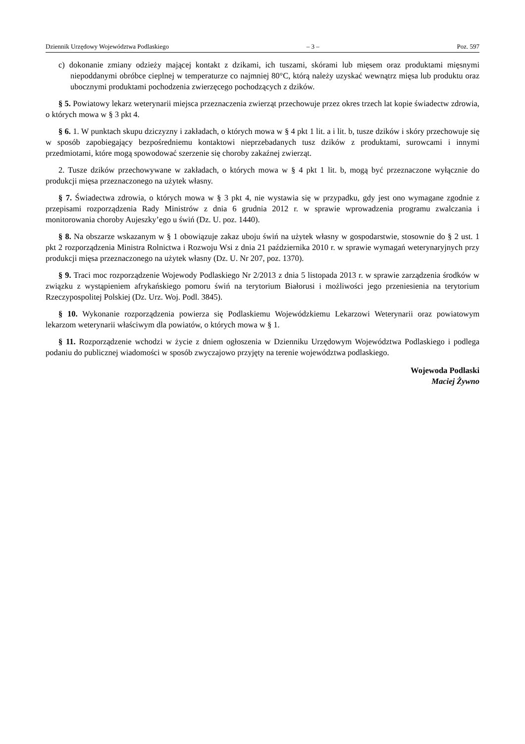Dziennik Urzędowy Województwa Podlaskiego – 3 – Poz. 597
c) dokonanie zmiany odzieży mającej kontakt z dzikami, ich tuszami, skórami lub mięsem oraz produktami mięsnymi niepoddanymi obróbce cieplnej w temperaturze co najmniej 80°C, którą należy uzyskać wewnątrz mięsa lub produktu oraz ubocznymi produktami pochodzenia zwierzęcego pochodzących z dzików.
§ 5. Powiatowy lekarz weterynarii miejsca przeznaczenia zwierząt przechowuje przez okres trzech lat kopie świadectw zdrowia, o których mowa w § 3 pkt 4.
§ 6. 1. W punktach skupu dziczyzny i zakładach, o których mowa w § 4 pkt 1 lit. a i lit. b, tusze dzików i skóry przechowuje się w sposób zapobiegający bezpośredniemu kontaktowi nieprzebadanych tusz dzików z produktami, surowcami i innymi przedmiotami, które mogą spowodować szerzenie się choroby zakaźnej zwierząt.
2. Tusze dzików przechowywane w zakładach, o których mowa w § 4 pkt 1 lit. b, mogą być przeznaczone wyłącznie do produkcji mięsa przeznaczonego na użytek własny.
§ 7. Świadectwa zdrowia, o których mowa w § 3 pkt 4, nie wystawia się w przypadku, gdy jest ono wymagane zgodnie z przepisami rozporządzenia Rady Ministrów z dnia 6 grudnia 2012 r. w sprawie wprowadzenia programu zwalczania i monitorowania choroby Aujeszky’ego u świń (Dz. U. poz. 1440).
§ 8. Na obszarze wskazanym w § 1 obowiązuje zakaz uboju świń na użytek własny w gospodarstwie, stosownie do § 2 ust. 1 pkt 2 rozporządzenia Ministra Rolnictwa i Rozwoju Wsi z dnia 21 października 2010 r. w sprawie wymagań weterynaryjnych przy produkcji mięsa przeznaczonego na użytek własny (Dz. U. Nr 207, poz. 1370).
§ 9. Traci moc rozporządzenie Wojewody Podlaskiego Nr 2/2013 z dnia 5 listopada 2013 r. w sprawie zarządzenia środków w związku z wystąpieniem afrykańskiego pomoru świń na terytorium Białorusi i możliwości jego przeniesienia na terytorium Rzeczypospolitej Polskiej (Dz. Urz. Woj. Podl. 3845).
§ 10. Wykonanie rozporządzenia powierza się Podlaskiemu Wojewódzkiemu Lekarzowi Weterynarii oraz powiatowym lekarzom weterynarii właściwym dla powiatów, o których mowa w § 1.
§ 11. Rozporządzenie wchodzi w życie z dniem ogłoszenia w Dzienniku Urzędowym Województwa Podlaskiego i podlega podaniu do publicznej wiadomości w sposób zwyczajowo przyjęty na terenie województwa podlaskiego.
Wojewoda Podlaski
Maciej Żywno